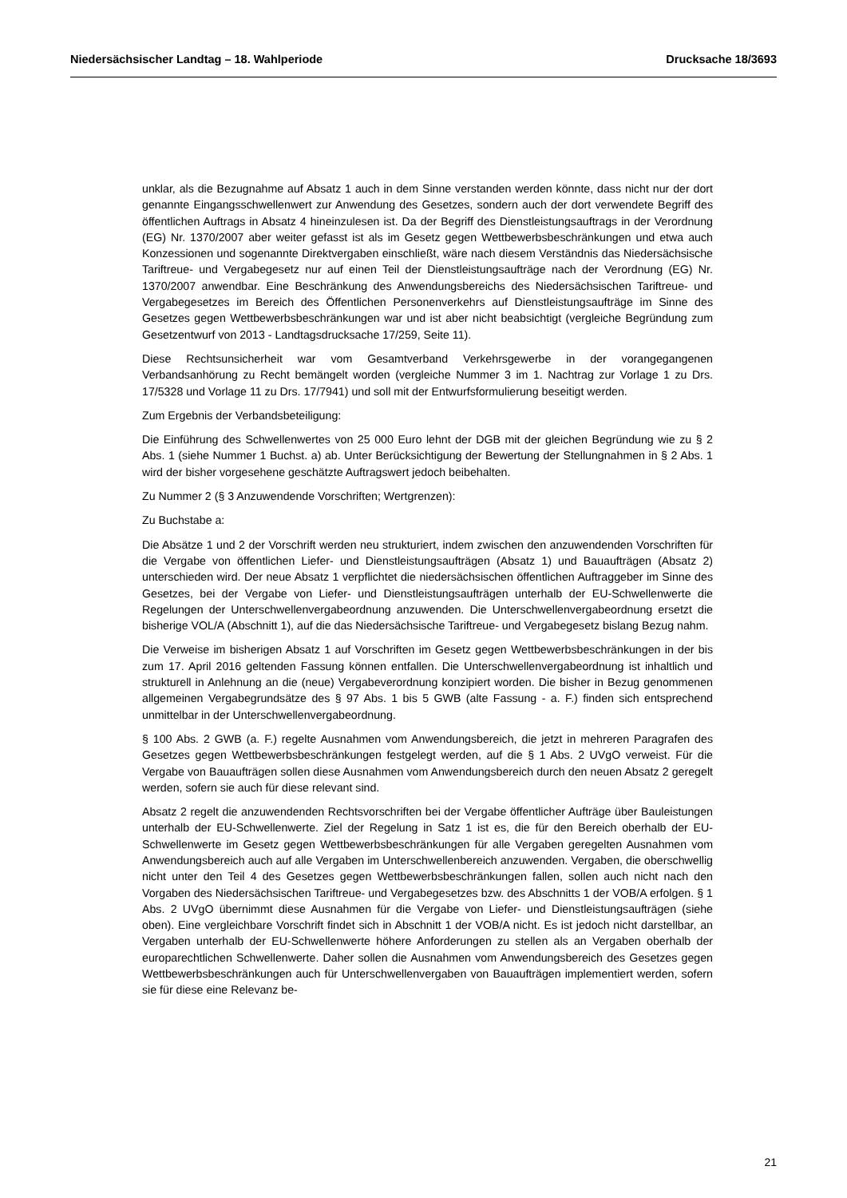Niedersächsischer Landtag – 18. Wahlperiode Drucksache 18/3693
unklar, als die Bezugnahme auf Absatz 1 auch in dem Sinne verstanden werden könnte, dass nicht nur der dort genannte Eingangsschwellenwert zur Anwendung des Gesetzes, sondern auch der dort verwendete Begriff des öffentlichen Auftrags in Absatz 4 hineinzulesen ist. Da der Begriff des Dienstleistungsauftrags in der Verordnung (EG) Nr. 1370/2007 aber weiter gefasst ist als im Gesetz gegen Wettbewerbsbeschränkungen und etwa auch Konzessionen und sogenannte Direktvergaben einschließt, wäre nach diesem Verständnis das Niedersächsische Tariftreue- und Vergabegesetz nur auf einen Teil der Dienstleistungsaufträge nach der Verordnung (EG) Nr. 1370/2007 anwendbar. Eine Beschränkung des Anwendungsbereichs des Niedersächsischen Tariftreue- und Vergabegesetzes im Bereich des Öffentlichen Personenverkehrs auf Dienstleistungsaufträge im Sinne des Gesetzes gegen Wettbewerbsbeschränkungen war und ist aber nicht beabsichtigt (vergleiche Begründung zum Gesetzentwurf von 2013 - Landtagsdrucksache 17/259, Seite 11).
Diese Rechtsunsicherheit war vom Gesamtverband Verkehrsgewerbe in der vorangegangenen Verbandsanhörung zu Recht bemängelt worden (vergleiche Nummer 3 im 1. Nachtrag zur Vorlage 1 zu Drs. 17/5328 und Vorlage 11 zu Drs. 17/7941) und soll mit der Entwurfsformulierung beseitigt werden.
Zum Ergebnis der Verbandsbeteiligung:
Die Einführung des Schwellenwertes von 25 000 Euro lehnt der DGB mit der gleichen Begründung wie zu § 2 Abs. 1 (siehe Nummer 1 Buchst. a) ab. Unter Berücksichtigung der Bewertung der Stellungnahmen in § 2 Abs. 1 wird der bisher vorgesehene geschätzte Auftragswert jedoch beibehalten.
Zu Nummer 2 (§ 3 Anzuwendende Vorschriften; Wertgrenzen):
Zu Buchstabe a:
Die Absätze 1 und 2 der Vorschrift werden neu strukturiert, indem zwischen den anzuwendenden Vorschriften für die Vergabe von öffentlichen Liefer- und Dienstleistungsaufträgen (Absatz 1) und Bauaufträgen (Absatz 2) unterschieden wird. Der neue Absatz 1 verpflichtet die niedersächsischen öffentlichen Auftraggeber im Sinne des Gesetzes, bei der Vergabe von Liefer- und Dienstleistungsaufträgen unterhalb der EU-Schwellenwerte die Regelungen der Unterschwellenvergabeordnung anzuwenden. Die Unterschwellenvergabeordnung ersetzt die bisherige VOL/A (Abschnitt 1), auf die das Niedersächsische Tariftreue- und Vergabegesetz bislang Bezug nahm.
Die Verweise im bisherigen Absatz 1 auf Vorschriften im Gesetz gegen Wettbewerbsbeschränkungen in der bis zum 17. April 2016 geltenden Fassung können entfallen. Die Unterschwellenvergabeordnung ist inhaltlich und strukturell in Anlehnung an die (neue) Vergabeverordnung konzipiert worden. Die bisher in Bezug genommenen allgemeinen Vergabegrundsätze des § 97 Abs. 1 bis 5 GWB (alte Fassung - a. F.) finden sich entsprechend unmittelbar in der Unterschwellenvergabeordnung.
§ 100 Abs. 2 GWB (a. F.) regelte Ausnahmen vom Anwendungsbereich, die jetzt in mehreren Paragrafen des Gesetzes gegen Wettbewerbsbeschränkungen festgelegt werden, auf die § 1 Abs. 2 UVgO verweist. Für die Vergabe von Bauaufträgen sollen diese Ausnahmen vom Anwendungsbereich durch den neuen Absatz 2 geregelt werden, sofern sie auch für diese relevant sind.
Absatz 2 regelt die anzuwendenden Rechtsvorschriften bei der Vergabe öffentlicher Aufträge über Bauleistungen unterhalb der EU-Schwellenwerte. Ziel der Regelung in Satz 1 ist es, die für den Bereich oberhalb der EU-Schwellenwerte im Gesetz gegen Wettbewerbsbeschränkungen für alle Vergaben geregelten Ausnahmen vom Anwendungsbereich auch auf alle Vergaben im Unterschwellenbereich anzuwenden. Vergaben, die oberschwellig nicht unter den Teil 4 des Gesetzes gegen Wettbewerbsbeschränkungen fallen, sollen auch nicht nach den Vorgaben des Niedersächsischen Tariftreue- und Vergabegesetzes bzw. des Abschnitts 1 der VOB/A erfolgen. § 1 Abs. 2 UVgO übernimmt diese Ausnahmen für die Vergabe von Liefer- und Dienstleistungsaufträgen (siehe oben). Eine vergleichbare Vorschrift findet sich in Abschnitt 1 der VOB/A nicht. Es ist jedoch nicht darstellbar, an Vergaben unterhalb der EU-Schwellenwerte höhere Anforderungen zu stellen als an Vergaben oberhalb der europarechtlichen Schwellenwerte. Daher sollen die Ausnahmen vom Anwendungsbereich des Gesetzes gegen Wettbewerbsbeschränkungen auch für Unterschwellenvergaben von Bauaufträgen implementiert werden, sofern sie für diese eine Relevanz be-
21